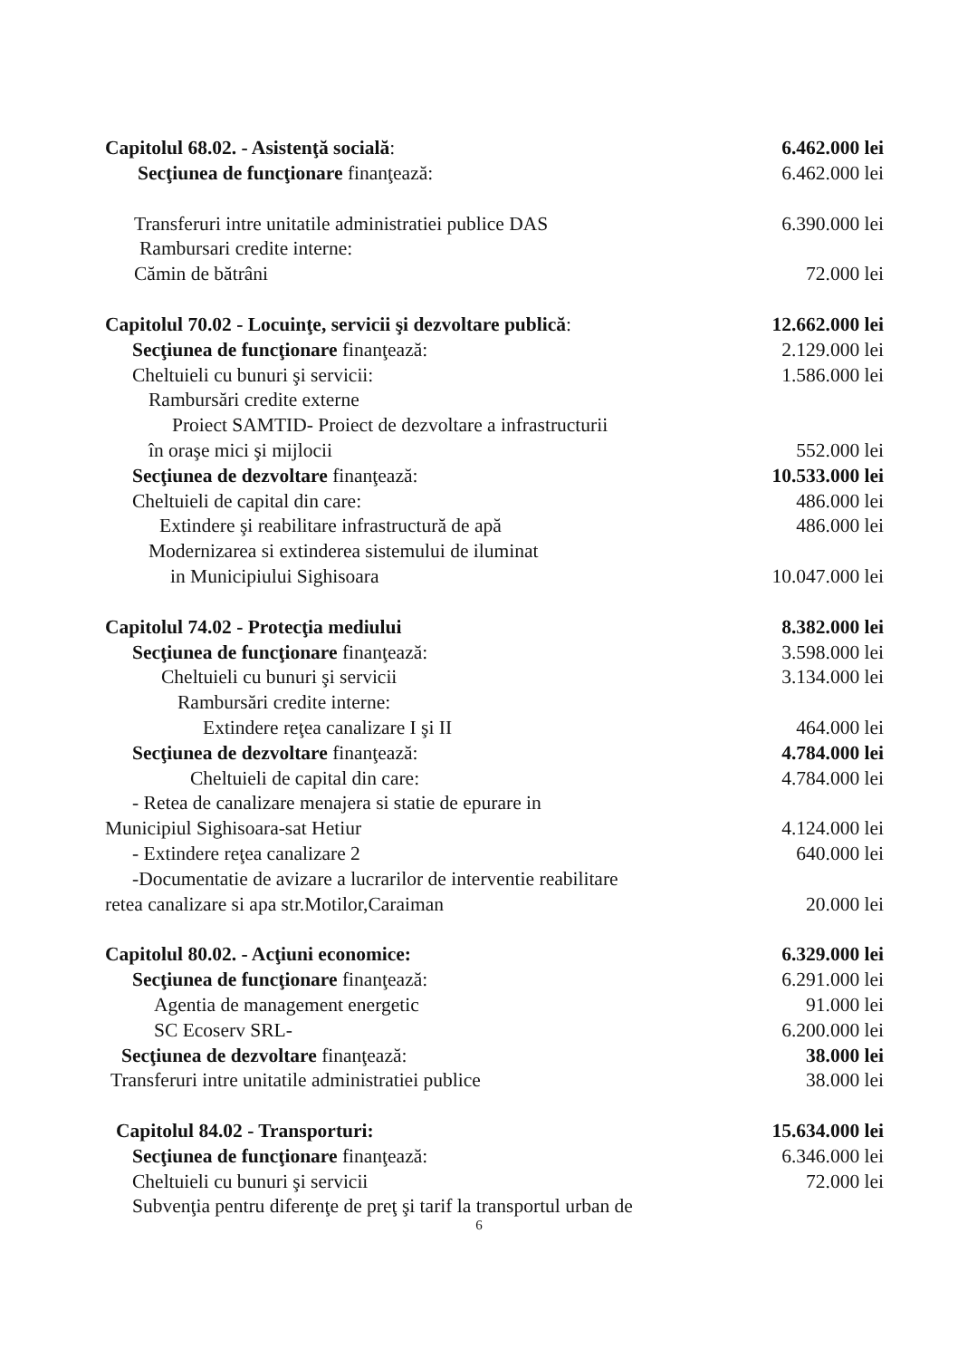Capitolul 68.02. - Asistenţă socială: 6.462.000 lei
Secţiunea de funcţionare finanţează: 6.462.000 lei
Transferuri intre unitatile administratiei publice DAS 6.390.000 lei
Rambursari credite interne:
Cămin de bătrâni 72.000 lei
Capitolul 70.02 - Locuinţe, servicii şi dezvoltare publică: 12.662.000 lei
Secţiunea de funcţionare finanţează: 2.129.000 lei
Cheltuieli cu bunuri şi servicii: 1.586.000 lei
Rambursări credite externe
Proiect SAMTID- Proiect de dezvoltare a infrastructurii
în oraşe mici şi mijlocii 552.000 lei
Secţiunea de dezvoltare finanţează: 10.533.000 lei
Cheltuieli de capital din care: 486.000 lei
Extindere şi reabilitare infrastructură de apă 486.000 lei
Modernizarea si extinderea sistemului de iluminat
in Municipiului Sighisoara 10.047.000 lei
Capitolul 74.02 - Protecţia mediului 8.382.000 lei
Secţiunea de funcţionare finanţează: 3.598.000 lei
Cheltuieli cu bunuri şi servicii 3.134.000 lei
Rambursări credite interne:
Extindere reţea canalizare I şi II 464.000 lei
Secţiunea de dezvoltare finanţează: 4.784.000 lei
Cheltuieli de capital din care: 4.784.000 lei
- Retea de canalizare menajera si statie de epurare in
Municipiul Sighisoara-sat Hetiur 4.124.000 lei
- Extindere reţea canalizare 2 640.000 lei
-Documentatie de avizare a lucrarilor de interventie reabilitare
retea canalizare si apa str.Motilor,Caraiman 20.000 lei
Capitolul 80.02. - Acţiuni economice: 6.329.000 lei
Secţiunea de funcţionare finanţează: 6.291.000 lei
Agentia de management energetic 91.000 lei
SC Ecoserv SRL- 6.200.000 lei
Secţiunea de dezvoltare finanţează: 38.000 lei
Transferuri intre unitatile administratiei publice 38.000 lei
Capitolul 84.02 - Transporturi: 15.634.000 lei
Secţiunea de funcţionare finanţează: 6.346.000 lei
Cheltuieli cu bunuri şi servicii 72.000 lei
Subvenţia pentru diferenţe de preţ şi tarif la transportul urban de
6